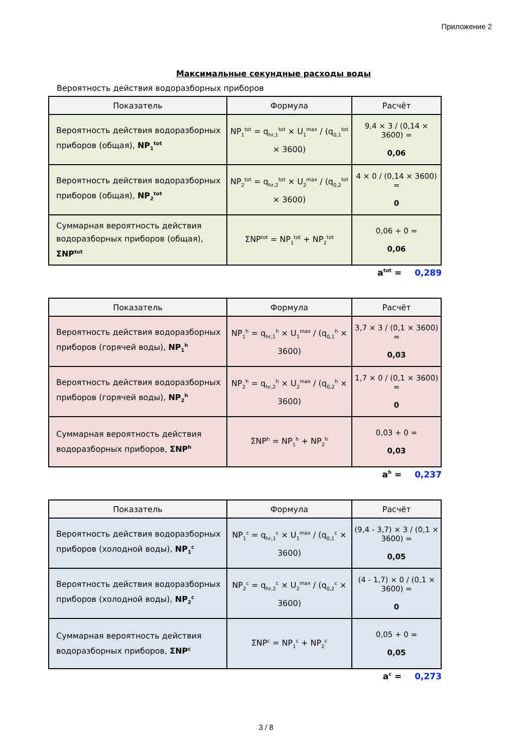Приложение 2
Максимальные секундные расходы воды
Вероятность действия водоразборных приборов
| Показатель | Формула | Расчёт |
| --- | --- | --- |
| Вероятность действия водоразборных приборов (общая), NP<sub>1</sub><sup>tot</sup> | NP<sub>1</sub><sup>tot</sup> = q<sub>hr,1</sub><sup>tot</sup> × U<sub>1</sub><sup>max</sup> / (q<sub>0,1</sub><sup>tot</sup> × 3600) | 9,4 × 3 / (0,14 × 3600) = 0,06 |
| Вероятность действия водоразборных приборов (общая), NP<sub>2</sub><sup>tot</sup> | NP<sub>2</sub><sup>tot</sup> = q<sub>hr,2</sub><sup>tot</sup> × U<sub>2</sub><sup>max</sup> / (q<sub>0,2</sub><sup>tot</sup> × 3600) | 4 × 0 / (0,14 × 3600) = 0 |
| Суммарная вероятность действия водоразборных приборов (общая), ΣNP<sup>tot</sup> | ΣNP<sup>tot</sup> = NP<sub>1</sub><sup>tot</sup> + NP<sub>2</sub><sup>tot</sup> | 0,06 + 0 = 0,06 |
a<sup>tot</sup> = 0,289
| Показатель | Формула | Расчёт |
| --- | --- | --- |
| Вероятность действия водоразборных приборов (горячей воды), NP<sub>1</sub><sup>h</sup> | NP<sub>1</sub><sup>h</sup> = q<sub>hr,1</sub><sup>h</sup> × U<sub>1</sub><sup>max</sup> / (q<sub>0,1</sub><sup>h</sup> × 3600) | 3,7 × 3 / (0,1 × 3600) = 0,03 |
| Вероятность действия водоразборных приборов (горячей воды), NP<sub>2</sub><sup>h</sup> | NP<sub>2</sub><sup>h</sup> = q<sub>hr,2</sub><sup>h</sup> × U<sub>2</sub><sup>max</sup> / (q<sub>0,2</sub><sup>h</sup> × 3600) | 1,7 × 0 / (0,1 × 3600) = 0 |
| Суммарная вероятность действия водоразборных приборов, ΣNP<sup>h</sup> | ΣNP<sup>h</sup> = NP<sub>1</sub><sup>h</sup> + NP<sub>2</sub><sup>h</sup> | 0,03 + 0 = 0,03 |
a<sup>h</sup> = 0,237
| Показатель | Формула | Расчёт |
| --- | --- | --- |
| Вероятность действия водоразборных приборов (холодной воды), NP<sub>1</sub><sup>c</sup> | NP<sub>1</sub><sup>c</sup> = q<sub>hr,1</sub><sup>c</sup> × U<sub>1</sub><sup>max</sup> / (q<sub>0,1</sub><sup>c</sup> × 3600) | (9,4 - 3,7) × 3 / (0,1 × 3600) = 0,05 |
| Вероятность действия водоразборных приборов (холодной воды), NP<sub>2</sub><sup>c</sup> | NP<sub>2</sub><sup>c</sup> = q<sub>hr,2</sub><sup>c</sup> × U<sub>2</sub><sup>max</sup> / (q<sub>0,2</sub><sup>c</sup> × 3600) | (4 - 1,7) × 0 / (0,1 × 3600) = 0 |
| Суммарная вероятность действия водоразборных приборов, ΣNP<sup>c</sup> | ΣNP<sup>c</sup> = NP<sub>1</sub><sup>c</sup> + NP<sub>2</sub><sup>c</sup> | 0,05 + 0 = 0,05 |
a<sup>c</sup> = 0,273
3 / 8